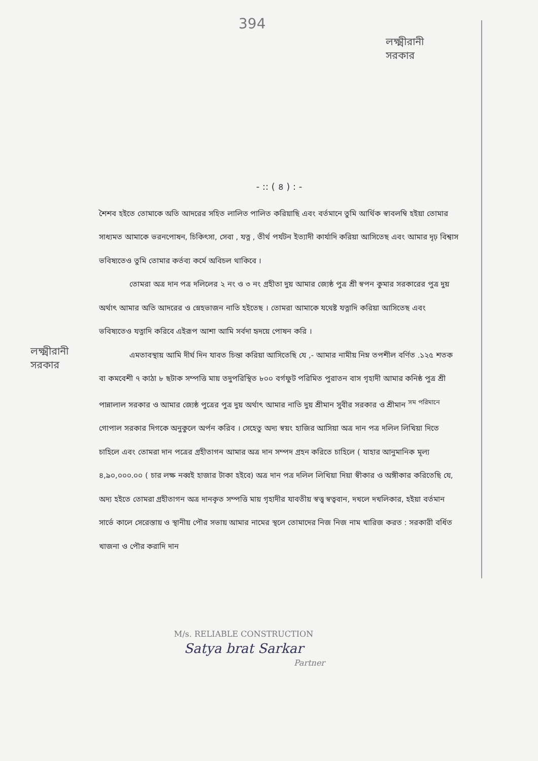394
লক্ষ্মীরানী সরকার
লক্ষ্মীরানী সরকার
- :: ( ৪ ) : -
শৈশব হইতে তোমাকে অতি আদরের সহিত লালিত পালিত করিয়াছি এবং বর্তমানে তুমি আর্থিক স্বাবলম্বি হইয়া তোমার সাধ্যমত আমাকে ভরনপোষন, চিকিৎসা, সেবা , যত্ন , তীর্থ পর্যটন ইত্যাদী কার্যাদি করিয়া আসিতেছ এবং আমার দৃঢ় বিশ্বাস ভবিষ্যতেও তুমি তোমার কর্তব্য কর্মে অবিচল থাকিবে ।
তোমরা অত্র দান পত্র দলিলের ২ নং ও ৩ নং গ্রহীতা দুয় আমার জ্যেষ্ঠ পুত্র শ্রী স্বপন কুমার সরকারের পুত্র দুয় অর্থাৎ আমার অতি আদরের ও স্নেহভাজন নাতি হইতেছ । তোমরা আমাকে যথেষ্ট যত্নাদি করিয়া আসিতেছ এবং ভবিষ্যতেও যত্নাদি করিবে এইরূপ আশা আমি সর্বদা হৃদয়ে পোষন করি ।
এমতাবস্থায় আমি দীর্ঘ দিন যাবত চিন্তা করিয়া আসিতেছি যে ,- আমার নামীয় নিম্ন তপশীল বর্ণিত .১২৫ শতক বা কমবেশী ৭ কাঠা ৮ ছটাক সম্পত্তি মায় তদুপরিস্থিত ৮০০ বর্গফুট পরিমিত পুরাতন বাস গৃহাদী আমার কনিষ্ঠ পুত্র শ্রী পান্নালাল সরকার ও আমার জ্যেষ্ঠ পুত্রের পুত্র দুয় অর্থাৎ আমার নাতি দুয় শ্রীমান সুবীর সরকার ও শ্রীমান <sup>সম পরিমানে</sup> গোপাল সরকার দিগকে অনুকুলে অর্পন করিব । সেহেতু অদ্য স্বয়ং হাজির আসিয়া অত্র দান পত্র দলিল লিখিয়া দিতে চাহিলে এবং তোমরা দান পত্রের গ্রহীতাগন আমার অত্র দান সম্পদ গ্রহন করিতে চাহিলে ( যাহার আনুমানিক মূল্য ৪,৯০,০০০.০০ ( চার লক্ষ নব্বই হাজার টাকা হইবে) অত্র দান পত্র দলিল লিখিয়া দিয়া স্বীকার ও অঙ্গীকার করিতেছি যে, অদ্য হইতে তোমরা গ্রহীতাগন অত্র দানকৃত সম্পত্তি মায় গৃহাদীর যাবতীয় স্বত্ত্ব স্বত্ববান, দখলে দখলিকার, হইয়া বর্তমান সার্ভে কালে সেরেস্তায় ও স্থানীয় পৌর সভায় আমার নামের স্থলে তোমাদের নিজ নিজ নাম খারিজ করত : সরকারী বর্ধিত খাজনা ও পৌর করাদি দান
M/s. RELIABLE CONSTRUCTION
Satya brat Sarkar
Partner